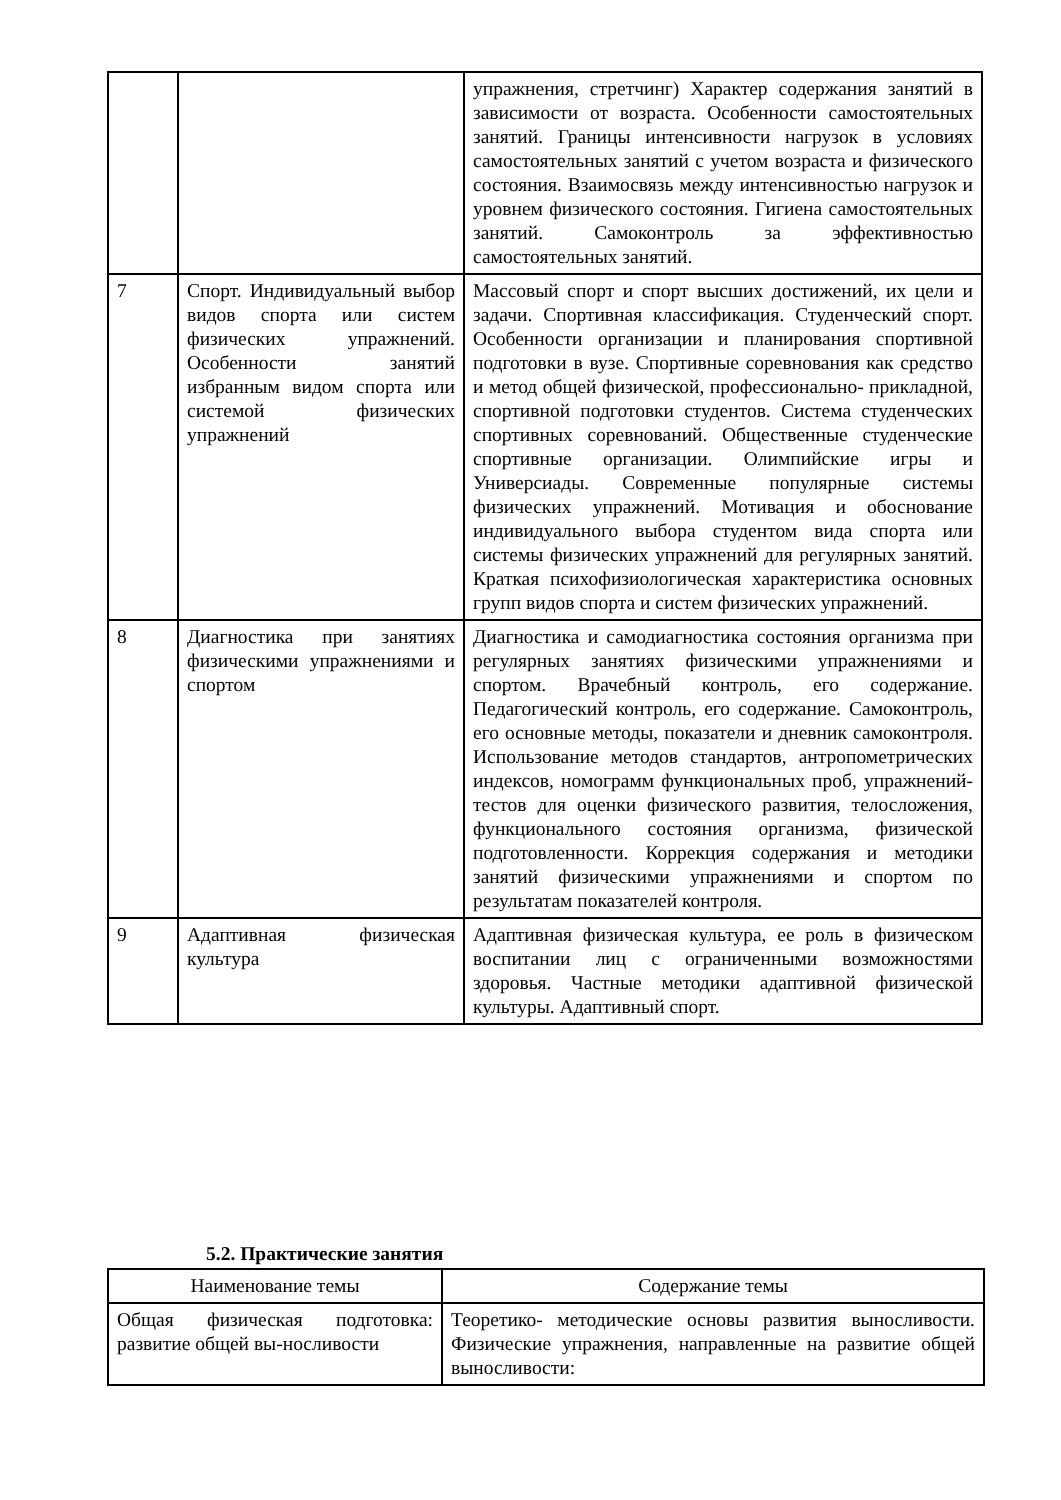| | | упражнения, стретчинг) Характер содержания занятий в зависимости от возраста. Особенности самостоятельных занятий. Границы интенсивности нагрузок в условиях самостоятельных занятий с учетом возраста и физического состояния. Взаимосвязь между интенсивностью нагрузок и уровнем физического состояния. Гигиена самостоятельных занятий. Самоконтроль за эффективностью самостоятельных занятий. |
| 7 | Спорт. Индивидуальный выбор видов спорта или систем физических упражнений. Особенности занятий избранным видом спорта или системой физических упражнений | Массовый спорт и спорт высших достижений, их цели и задачи. Спортивная классификация. Студенческий спорт. Особенности организации и планирования спортивной подготовки в вузе. Спортивные соревнования как средство и метод общей физической, профессионально- прикладной, спортивной подготовки студентов. Система студенческих спортивных соревнований. Общественные студенческие спортивные организации. Олимпийские игры и Универсиады. Современные популярные системы физических упражнений. Мотивация и обоснование индивидуального выбора студентом вида спорта или системы физических упражнений для регулярных занятий. Краткая психофизиологическая характеристика основных групп видов спорта и систем физических упражнений. |
| 8 | Диагностика при занятиях физическими упражнениями и спортом | Диагностика и самодиагностика состояния организма при регулярных занятиях физическими упражнениями и спортом. Врачебный контроль, его содержание. Педагогический контроль, его содержание. Самоконтроль, его основные методы, показатели и дневник самоконтроля. Использование методов стандартов, антропометрических индексов, номограмм функциональных проб, упражнений- тестов для оценки физического развития, телосложения, функционального состояния организма, физической подготовленности. Коррекция содержания и методики занятий физическими упражнениями и спортом по результатам показателей контроля. |
| 9 | Адаптивная физическая культура | Адаптивная физическая культура, ее роль в физическом воспитании лиц с ограниченными возможностями здоровья. Частные методики адаптивной физической культуры. Адаптивный спорт. |
5.2. Практические занятия
| Наименование темы | Содержание темы |
| --- | --- |
| Общая физическая подготовка: развитие общей вы-носливости | Теоретико- методические основы развития выносливости. Физические упражнения, направленные на развитие общей выносливости: |